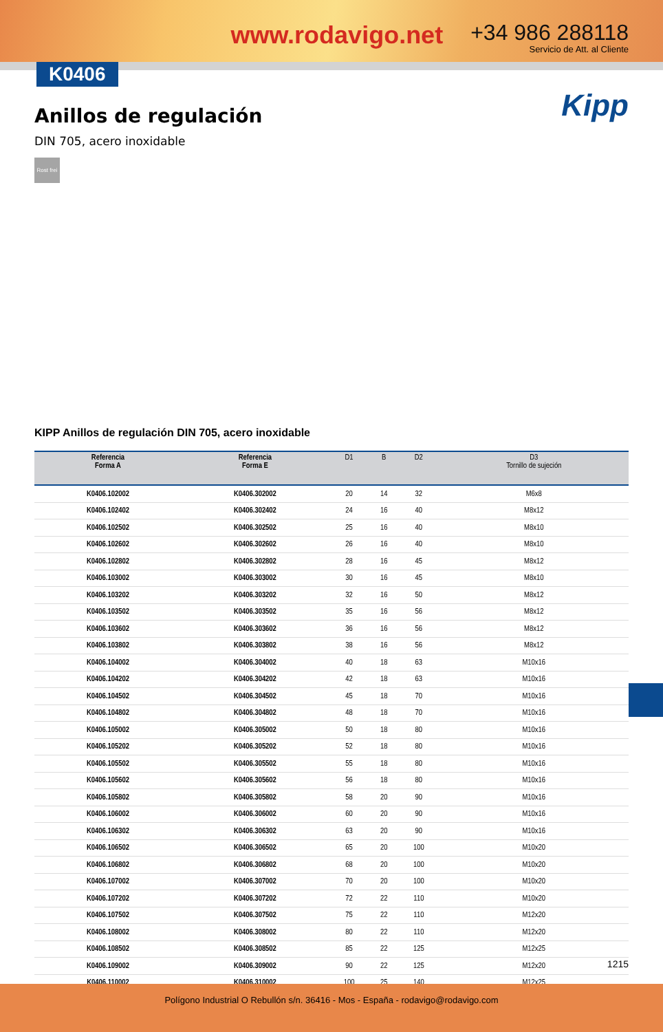www.rodavigo.net
+34 986 288118
Servicio de Att. al Cliente
K0406
Kipp
Anillos de regulación
DIN 705, acero inoxidable
Rost frei
KIPP Anillos de regulación DIN 705, acero inoxidable
| Referencia Forma A | Referencia Forma E | D1 | B | D2 | D3 Tornillo de sujeción |
| --- | --- | --- | --- | --- | --- |
| K0406.102002 | K0406.302002 | 20 | 14 | 32 | M6x8 |
| K0406.102402 | K0406.302402 | 24 | 16 | 40 | M8x12 |
| K0406.102502 | K0406.302502 | 25 | 16 | 40 | M8x10 |
| K0406.102602 | K0406.302602 | 26 | 16 | 40 | M8x10 |
| K0406.102802 | K0406.302802 | 28 | 16 | 45 | M8x12 |
| K0406.103002 | K0406.303002 | 30 | 16 | 45 | M8x10 |
| K0406.103202 | K0406.303202 | 32 | 16 | 50 | M8x12 |
| K0406.103502 | K0406.303502 | 35 | 16 | 56 | M8x12 |
| K0406.103602 | K0406.303602 | 36 | 16 | 56 | M8x12 |
| K0406.103802 | K0406.303802 | 38 | 16 | 56 | M8x12 |
| K0406.104002 | K0406.304002 | 40 | 18 | 63 | M10x16 |
| K0406.104202 | K0406.304202 | 42 | 18 | 63 | M10x16 |
| K0406.104502 | K0406.304502 | 45 | 18 | 70 | M10x16 |
| K0406.104802 | K0406.304802 | 48 | 18 | 70 | M10x16 |
| K0406.105002 | K0406.305002 | 50 | 18 | 80 | M10x16 |
| K0406.105202 | K0406.305202 | 52 | 18 | 80 | M10x16 |
| K0406.105502 | K0406.305502 | 55 | 18 | 80 | M10x16 |
| K0406.105602 | K0406.305602 | 56 | 18 | 80 | M10x16 |
| K0406.105802 | K0406.305802 | 58 | 20 | 90 | M10x16 |
| K0406.106002 | K0406.306002 | 60 | 20 | 90 | M10x16 |
| K0406.106302 | K0406.306302 | 63 | 20 | 90 | M10x16 |
| K0406.106502 | K0406.306502 | 65 | 20 | 100 | M10x20 |
| K0406.106802 | K0406.306802 | 68 | 20 | 100 | M10x20 |
| K0406.107002 | K0406.307002 | 70 | 20 | 100 | M10x20 |
| K0406.107202 | K0406.307202 | 72 | 22 | 110 | M10x20 |
| K0406.107502 | K0406.307502 | 75 | 22 | 110 | M12x20 |
| K0406.108002 | K0406.308002 | 80 | 22 | 110 | M12x20 |
| K0406.108502 | K0406.308502 | 85 | 22 | 125 | M12x25 |
| K0406.109002 | K0406.309002 | 90 | 22 | 125 | M12x20 |
| K0406.110002 | K0406.310002 | 100 | 25 | 140 | M12x25 |
1215
Polígono Industrial O Rebullón s/n. 36416 - Mos - España - rodavigo@rodavigo.com